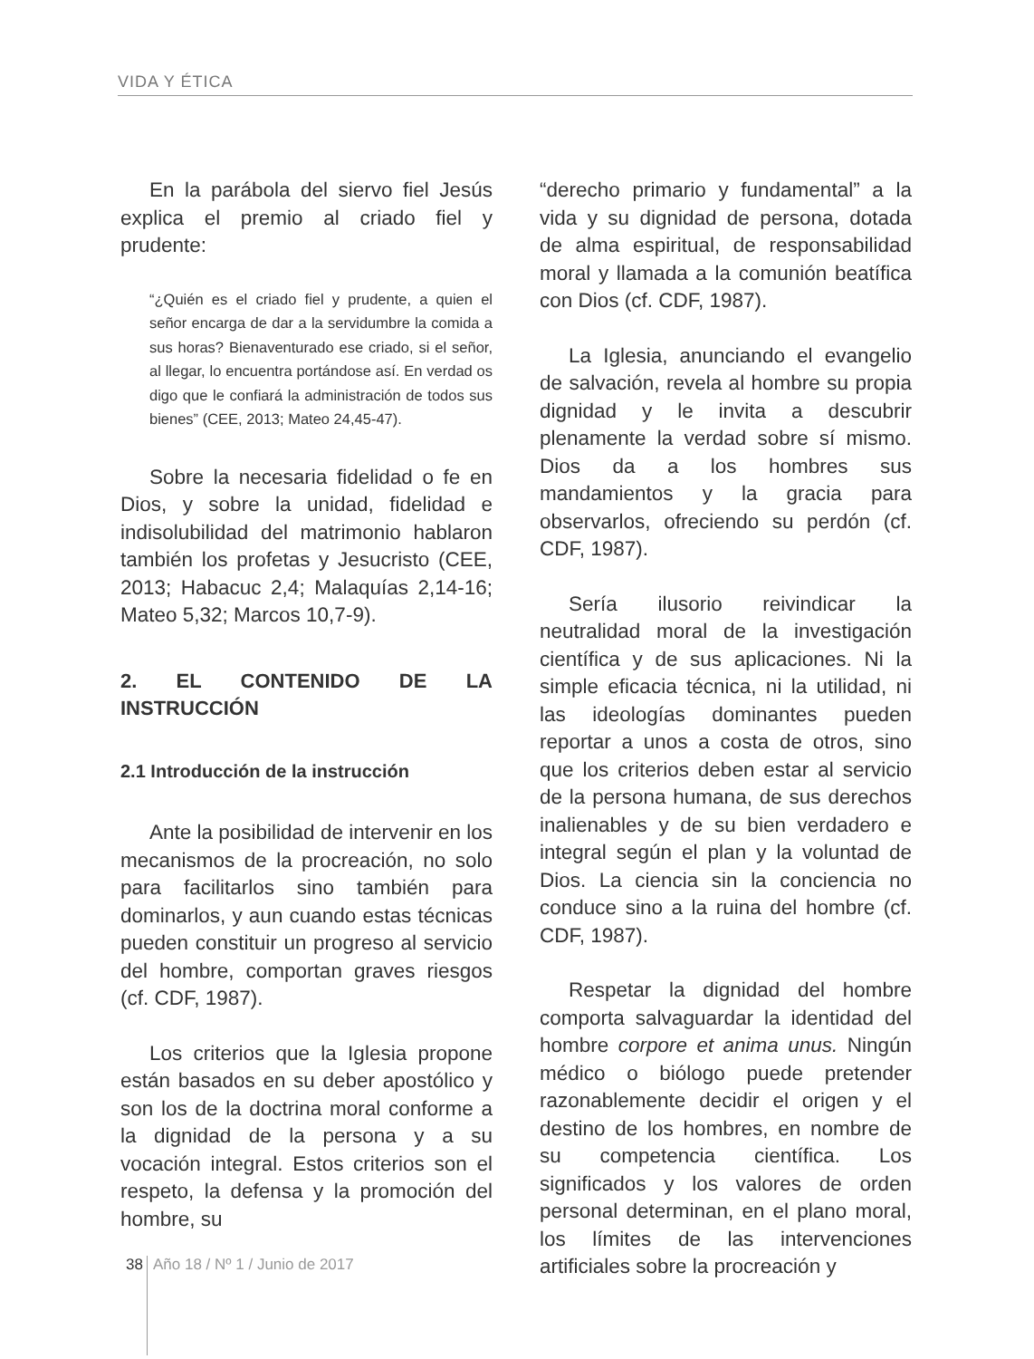VIDA Y ÉTICA
En la parábola del siervo fiel Jesús explica el premio al criado fiel y prudente:
“¿Quién es el criado fiel y prudente, a quien el señor encarga de dar a la servidumbre la comida a sus horas? Bienaventurado ese criado, si el señor, al llegar, lo encuentra portándose así. En verdad os digo que le confiará la administración de todos sus bienes” (CEE, 2013; Mateo 24,45-47).
Sobre la necesaria fidelidad o fe en Dios, y sobre la unidad, fidelidad e indisolubilidad del matrimonio hablaron también los profetas y Jesucristo (CEE, 2013; Habacuc 2,4; Malaquías 2,14-16; Mateo 5,32; Marcos 10,7-9).
2. EL CONTENIDO DE LA INSTRUCCIÓN
2.1 Introducción de la instrucción
Ante la posibilidad de intervenir en los mecanismos de la procreación, no solo para facilitarlos sino también para dominarlos, y aun cuando estas técnicas pueden constituir un progreso al servicio del hombre, comportan graves riesgos (cf. CDF, 1987).
Los criterios que la Iglesia propone están basados en su deber apostólico y son los de la doctrina moral conforme a la dignidad de la persona y a su vocación integral. Estos criterios son el respeto, la defensa y la promoción del hombre, su
“derecho primario y fundamental” a la vida y su dignidad de persona, dotada de alma espiritual, de responsabilidad moral y llamada a la comunión beatífica con Dios (cf. CDF, 1987).
La Iglesia, anunciando el evangelio de salvación, revela al hombre su propia dignidad y le invita a descubrir plenamente la verdad sobre sí mismo. Dios da a los hombres sus mandamientos y la gracia para observarlos, ofreciendo su perdón (cf. CDF, 1987).
Sería ilusorio reivindicar la neutralidad moral de la investigación científica y de sus aplicaciones. Ni la simple eficacia técnica, ni la utilidad, ni las ideologías dominantes pueden reportar a unos a costa de otros, sino que los criterios deben estar al servicio de la persona humana, de sus derechos inalienables y de su bien verdadero e integral según el plan y la voluntad de Dios. La ciencia sin la conciencia no conduce sino a la ruina del hombre (cf. CDF, 1987).
Respetar la dignidad del hombre comporta salvaguardar la identidad del hombre corpore et anima unus. Ningún médico o biólogo puede pretender razonablemente decidir el origen y el destino de los hombres, en nombre de su competencia científica. Los significados y los valores de orden personal determinan, en el plano moral, los límites de las intervenciones artificiales sobre la procreación y
38 Año 18 / Nº 1 / Junio de 2017